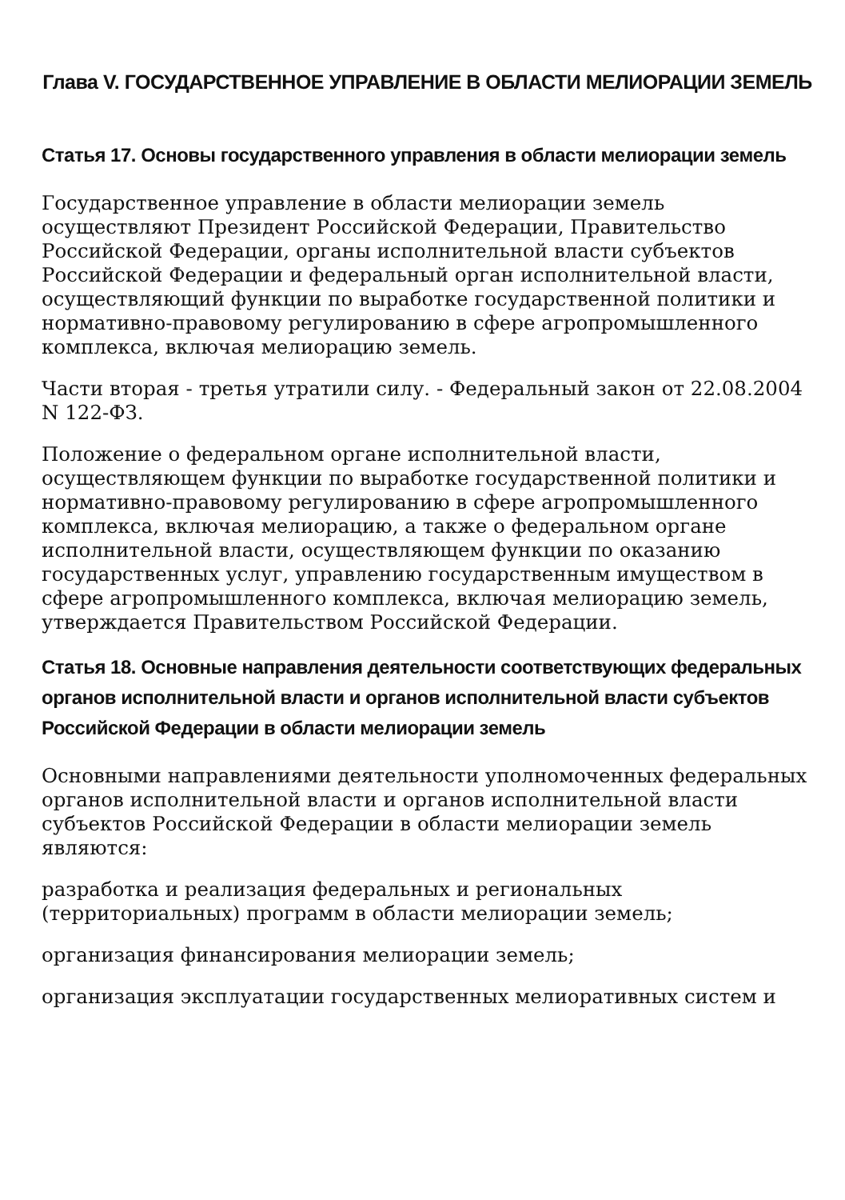Глава V. ГОСУДАРСТВЕННОЕ УПРАВЛЕНИЕ В ОБЛАСТИ МЕЛИОРАЦИИ ЗЕМЕЛЬ
Статья 17. Основы государственного управления в области мелиорации земель
Государственное управление в области мелиорации земель осуществляют Президент Российской Федерации, Правительство Российской Федерации, органы исполнительной власти субъектов Российской Федерации и федеральный орган исполнительной власти, осуществляющий функции по выработке государственной политики и нормативно-правовому регулированию в сфере агропромышленного комплекса, включая мелиорацию земель.
Части вторая - третья утратили силу. - Федеральный закон от 22.08.2004 N 122-ФЗ.
Положение о федеральном органе исполнительной власти, осуществляющем функции по выработке государственной политики и нормативно-правовому регулированию в сфере агропромышленного комплекса, включая мелиорацию, а также о федеральном органе исполнительной власти, осуществляющем функции по оказанию государственных услуг, управлению государственным имуществом в сфере агропромышленного комплекса, включая мелиорацию земель, утверждается Правительством Российской Федерации.
Статья 18. Основные направления деятельности соответствующих федеральных органов исполнительной власти и органов исполнительной власти субъектов Российской Федерации в области мелиорации земель
Основными направлениями деятельности уполномоченных федеральных органов исполнительной власти и органов исполнительной власти субъектов Российской Федерации в области мелиорации земель являются:
разработка и реализация федеральных и региональных (территориальных) программ в области мелиорации земель;
организация финансирования мелиорации земель;
организация эксплуатации государственных мелиоративных систем и